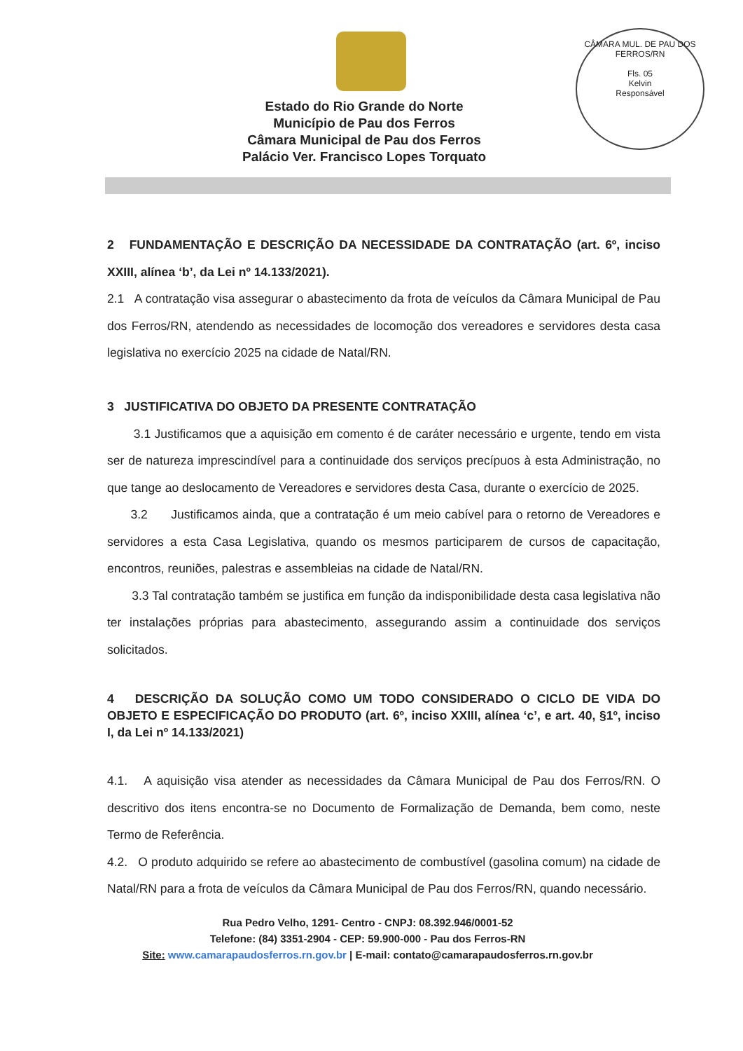CÂMARA MUL. DE PAU DOS FERROS/RN
Fls. 05
Kelvin
Responsável
Estado do Rio Grande do Norte
Município de Pau dos Ferros
Câmara Municipal de Pau dos Ferros
Palácio Ver. Francisco Lopes Torquato
2 FUNDAMENTAÇÃO E DESCRIÇÃO DA NECESSIDADE DA CONTRATAÇÃO (art. 6º, inciso XXIII, alínea ‘b’, da Lei nº 14.133/2021).
2.1 A contratação visa assegurar o abastecimento da frota de veículos da Câmara Municipal de Pau dos Ferros/RN, atendendo as necessidades de locomoção dos vereadores e servidores desta casa legislativa no exercício 2025 na cidade de Natal/RN.
3 JUSTIFICATIVA DO OBJETO DA PRESENTE CONTRATAÇÃO
3.1 Justificamos que a aquisição em comento é de caráter necessário e urgente, tendo em vista ser de natureza imprescindível para a continuidade dos serviços precípuos à esta Administração, no que tange ao deslocamento de Vereadores e servidores desta Casa, durante o exercício de 2025.
3.2 Justificamos ainda, que a contratação é um meio cabível para o retorno de Vereadores e servidores a esta Casa Legislativa, quando os mesmos participarem de cursos de capacitação, encontros, reuniões, palestras e assembleias na cidade de Natal/RN.
3.3 Tal contratação também se justifica em função da indisponibilidade desta casa legislativa não ter instalações próprias para abastecimento, assegurando assim a continuidade dos serviços solicitados.
4 DESCRIÇÃO DA SOLUÇÃO COMO UM TODO CONSIDERADO O CICLO DE VIDA DO OBJETO E ESPECIFICAÇÃO DO PRODUTO (art. 6º, inciso XXIII, alínea ‘c’, e art. 40, §1º, inciso I, da Lei nº 14.133/2021)
4.1. A aquisição visa atender as necessidades da Câmara Municipal de Pau dos Ferros/RN. O descritivo dos itens encontra-se no Documento de Formalização de Demanda, bem como, neste Termo de Referência.
4.2. O produto adquirido se refere ao abastecimento de combustível (gasolina comum) na cidade de Natal/RN para a frota de veículos da Câmara Municipal de Pau dos Ferros/RN, quando necessário.
Rua Pedro Velho, 1291- Centro - CNPJ: 08.392.946/0001-52
Telefone: (84) 3351-2904 - CEP: 59.900-000 - Pau dos Ferros-RN
Site: www.camarapaudosferros.rn.gov.br | E-mail: contato@camarapaudosferros.rn.gov.br